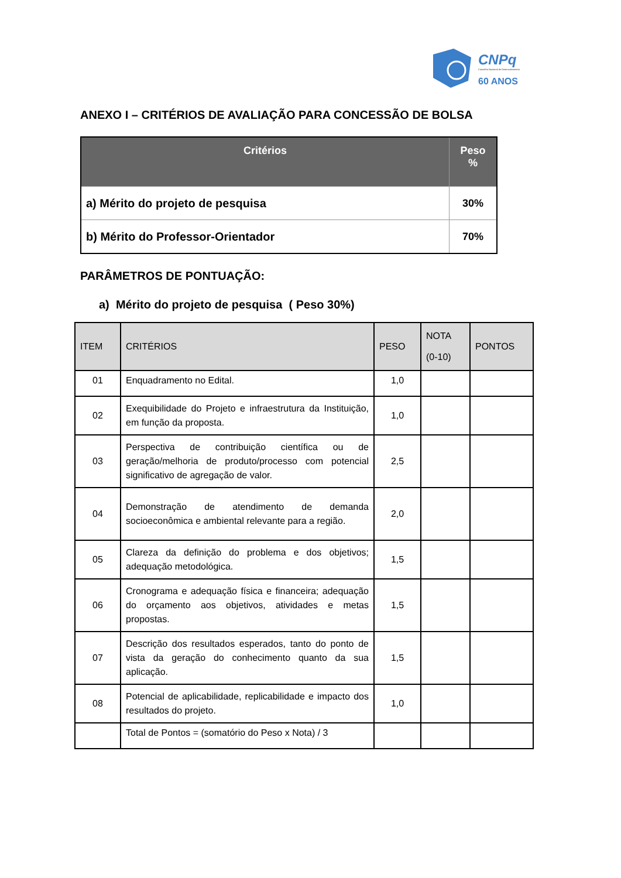CNPq
Conselho Nacional de Desenvolvimento
60 ANOS
ANEXO I – CRITÉRIOS DE AVALIAÇÃO PARA CONCESSÃO DE BOLSA
| Critérios | Peso % |
| --- | --- |
| a) Mérito do projeto de pesquisa | 30% |
| b) Mérito do Professor-Orientador | 70% |
PARÂMETROS DE PONTUAÇÃO:
a) Mérito do projeto de pesquisa ( Peso 30%)
| ITEM | CRITÉRIOS | PESO | NOTA (0-10) | PONTOS |
| --- | --- | --- | --- | --- |
| 01 | Enquadramento no Edital. | 1,0 | | |
| 02 | Exequibilidade do Projeto e infraestrutura da Instituição, em função da proposta. | 1,0 | | |
| 03 | Perspectiva de contribuição científica ou de geração/melhoria de produto/processo com potencial significativo de agregação de valor. | 2,5 | | |
| 04 | Demonstração de atendimento de demanda socioeconômica e ambiental relevante para a região. | 2,0 | | |
| 05 | Clareza da definição do problema e dos objetivos; adequação metodológica. | 1,5 | | |
| 06 | Cronograma e adequação física e financeira; adequação do orçamento aos objetivos, atividades e metas propostas. | 1,5 | | |
| 07 | Descrição dos resultados esperados, tanto do ponto de vista da geração do conhecimento quanto da sua aplicação. | 1,5 | | |
| 08 | Potencial de aplicabilidade, replicabilidade e impacto dos resultados do projeto. | 1,0 | | |
| | Total de Pontos = (somatório do Peso x Nota) / 3 | | | |